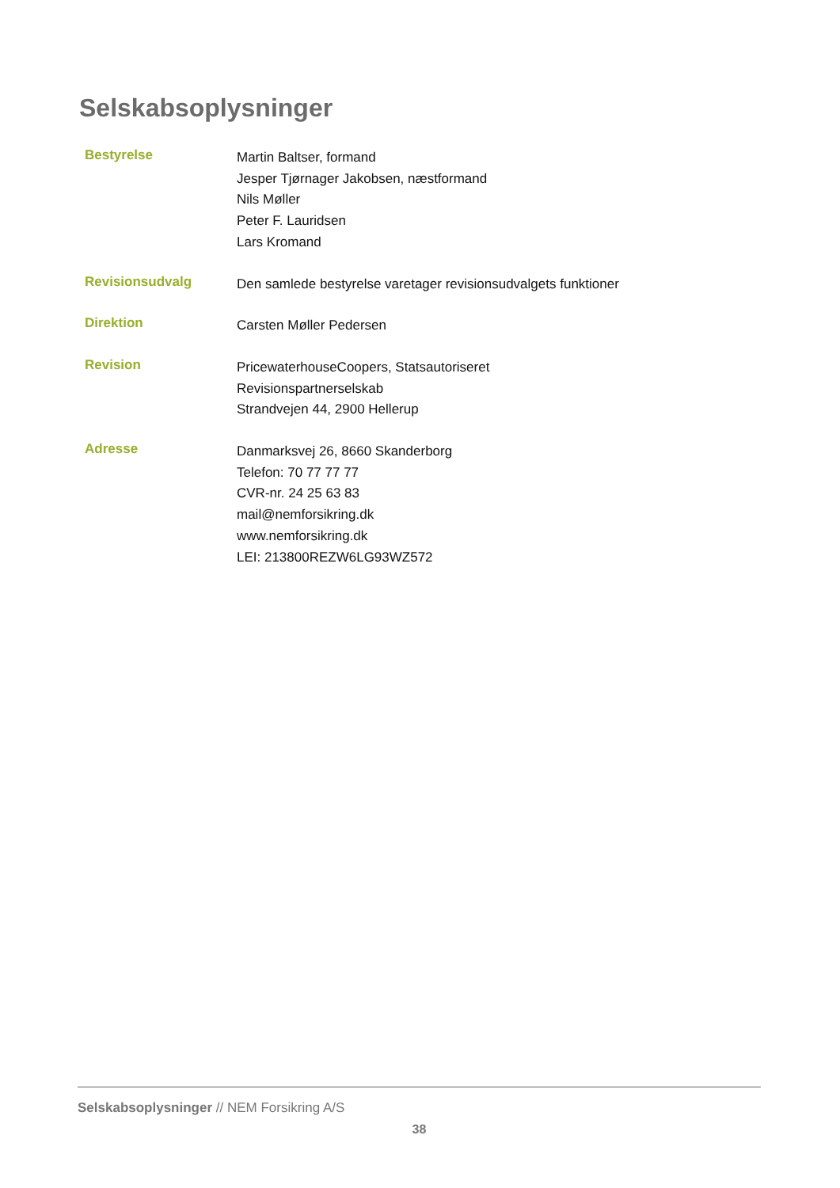Selskabsoplysninger
Bestyrelse
Martin Baltser, formand
Jesper Tjørnager Jakobsen, næstformand
Nils Møller
Peter F. Lauridsen
Lars Kromand
Revisionsudvalg
Den samlede bestyrelse varetager revisionsudvalgets funktioner
Direktion
Carsten Møller Pedersen
Revision
PricewaterhouseCoopers, Statsautoriseret
Revisionspartnerselskab
Strandvejen 44, 2900 Hellerup
Adresse
Danmarksvej 26, 8660 Skanderborg
Telefon: 70 77 77 77
CVR-nr. 24 25 63 83
mail@nemforsikring.dk
www.nemforsikring.dk
LEI: 213800REZW6LG93WZ572
Selskabsoplysninger // NEM Forsikring A/S
38